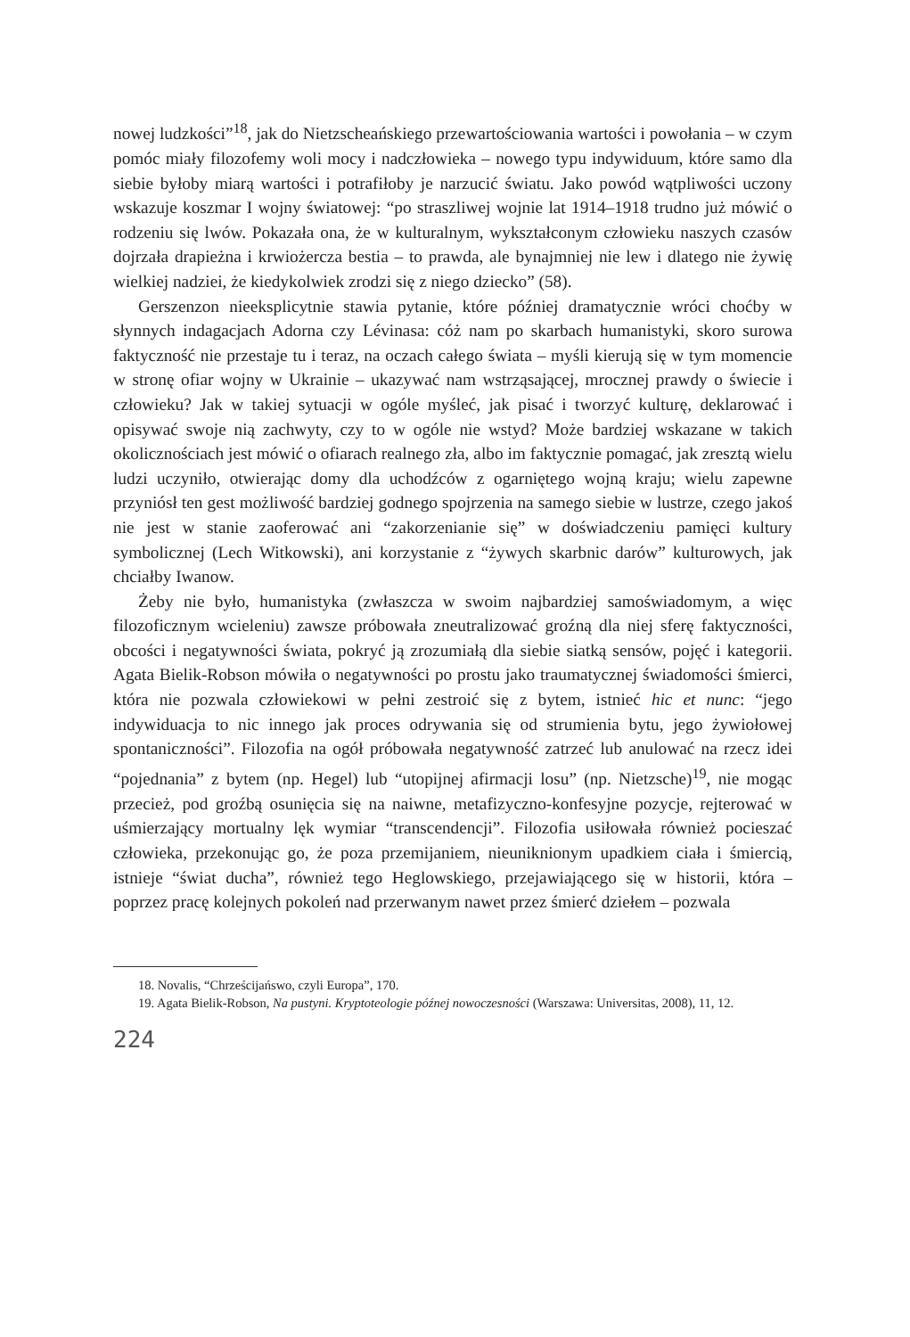nowej ludzkości”<sup>18</sup>, jak do Nietzscheańskiego przewartościowania wartości i powołania – w czym pomóc miały filozofemy woli mocy i nadczłowieka – nowego typu indywiduum, które samo dla siebie byłoby miarą wartości i potrafiłoby je narzucić światu. Jako powód wątpliwości uczony wskazuje koszmar I wojny światowej: “po straszliwej wojnie lat 1914–1918 trudno już mówić o rodzeniu się lwów. Pokazała ona, że w kulturalnym, wykształconym człowieku naszych czasów dojrzała drapieżna i krwiożercza bestia – to prawda, ale bynajmniej nie lew i dlatego nie żywię wielkiej nadziei, że kiedykolwiek zrodzi się z niego dziecko” (58).
Gerszenzon nieeksplicytnie stawia pytanie, które później dramatycznie wróci choćby w słynnych indagacjach Adorna czy Lévinasa: cóż nam po skarbach humanistyki, skoro surowa faktyczność nie przestaje tu i teraz, na oczach całego świata – myśli kierują się w tym momencie w stronę ofiar wojny w Ukrainie – ukazywać nam wstrząsającej, mrocznej prawdy o świecie i człowieku? Jak w takiej sytuacji w ogóle myśleć, jak pisać i tworzyć kulturę, deklarować i opisywać swoje nią zachwyty, czy to w ogóle nie wstyd? Może bardziej wskazane w takich okolicznościach jest mówić o ofiarach realnego zła, albo im faktycznie pomagać, jak zresztą wielu ludzi uczyniło, otwierając domy dla uchodźców z ogarniętego wojną kraju; wielu zapewne przyniósł ten gest możliwość bardziej godnego spojrzenia na samego siebie w lustrze, czego jakoś nie jest w stanie zaoferować ani “zakorzenianie się” w doświadczeniu pamięci kultury symbolicznej (Lech Witkowski), ani korzystanie z “żywych skarbnic darów” kulturowych, jak chciałby Iwanow.
Żeby nie było, humanistyka (zwłaszcza w swoim najbardziej samoświadomym, a więc filozoficznym wcieleniu) zawsze próbowała zneutralizować groźną dla niej sferę faktyczności, obcości i negatywności świata, pokryć ją zrozumiałą dla siebie siatką sensów, pojęć i kategorii. Agata Bielik-Robson mówiła o negatywności po prostu jako traumatycznej świadomości śmierci, która nie pozwala człowiekowi w pełni zestroić się z bytem, istnieć hic et nunc: “jego indywiduacja to nic innego jak proces odrywania się od strumienia bytu, jego żywiołowej spontaniczności”. Filozofia na ogół próbowała negatywność zatrzeć lub anulować na rzecz idei “pojednania” z bytem (np. Hegel) lub “utopijnej afirmacji losu” (np. Nietzsche)<sup>19</sup>, nie mogąc przecież, pod groźbą osunięcia się na naiwne, metafizyczno-konfesyjne pozycje, rejterować w uśmierzający mortualny lęk wymiar “transcendencji”. Filozofia usiłowała również pocieszać człowieka, przekonując go, że poza przemijaniem, nieuniknionym upadkiem ciała i śmiercią, istnieje “świat ducha”, również tego Heglowskiego, przejawiającego się w historii, która – poprzez pracę kolejnych pokoleń nad przerwanym nawet przez śmierć dziełem – pozwala
18. Novalis, “Chrześcijańswo, czyli Europa”, 170.
19. Agata Bielik-Robson, Na pustyni. Kryptoteologie późnej nowoczesności (Warszawa: Universitas, 2008), 11, 12.
224